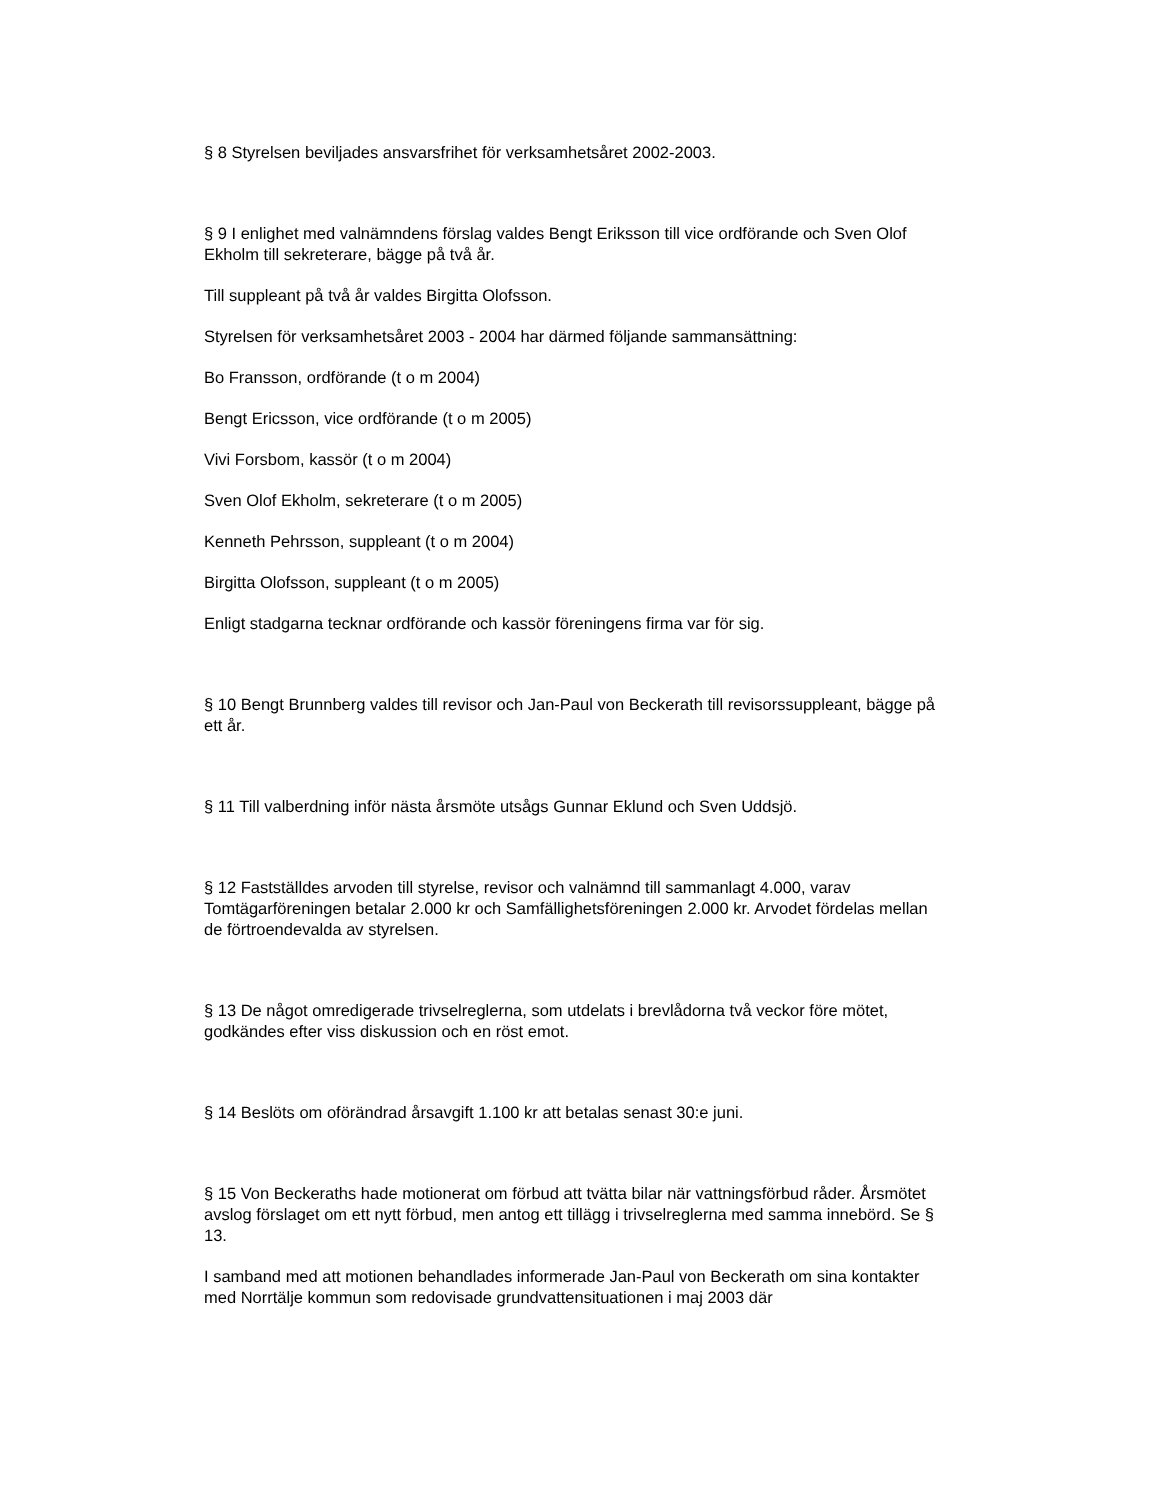§ 8 Styrelsen beviljades ansvarsfrihet för verksamhetsåret 2002-2003.
§ 9 I enlighet med valnämndens förslag valdes Bengt Eriksson till vice ordförande och Sven Olof Ekholm till sekreterare, bägge på två år.
Till suppleant på två år valdes Birgitta Olofsson.
Styrelsen för verksamhetsåret 2003 - 2004 har därmed följande sammansättning:
Bo Fransson, ordförande (t o m 2004)
Bengt Ericsson, vice ordförande (t o m 2005)
Vivi Forsbom, kassör (t o m 2004)
Sven Olof Ekholm, sekreterare (t o m 2005)
Kenneth Pehrsson, suppleant (t o m 2004)
Birgitta Olofsson, suppleant (t o m 2005)
Enligt stadgarna tecknar ordförande och kassör föreningens firma var för sig.
§ 10 Bengt Brunnberg valdes till revisor och Jan-Paul von Beckerath till revisorssuppleant, bägge på ett år.
§ 11 Till valberdning inför nästa årsmöte utsågs Gunnar Eklund och Sven Uddsjö.
§ 12 Fastställdes arvoden till styrelse, revisor och valnämnd till sammanlagt 4.000, varav Tomtägarföreningen betalar 2.000 kr och Samfällighetsföreningen 2.000 kr. Arvodet fördelas mellan de förtroendevalda av styrelsen.
§ 13 De något omredigerade trivselreglerna, som utdelats i brevlådorna två veckor före mötet, godkändes efter viss diskussion och en röst emot.
§ 14 Beslöts om oförändrad årsavgift 1.100 kr att betalas senast 30:e juni.
§ 15 Von Beckeraths hade motionerat om förbud att tvätta bilar när vattningsförbud råder. Årsmötet avslog förslaget om ett nytt förbud, men antog ett tillägg i trivselreglerna med samma innebörd. Se § 13.
I samband med att motionen behandlades informerade Jan-Paul von Beckerath om sina kontakter med Norrtälje kommun som redovisade grundvattensituationen i maj 2003 där